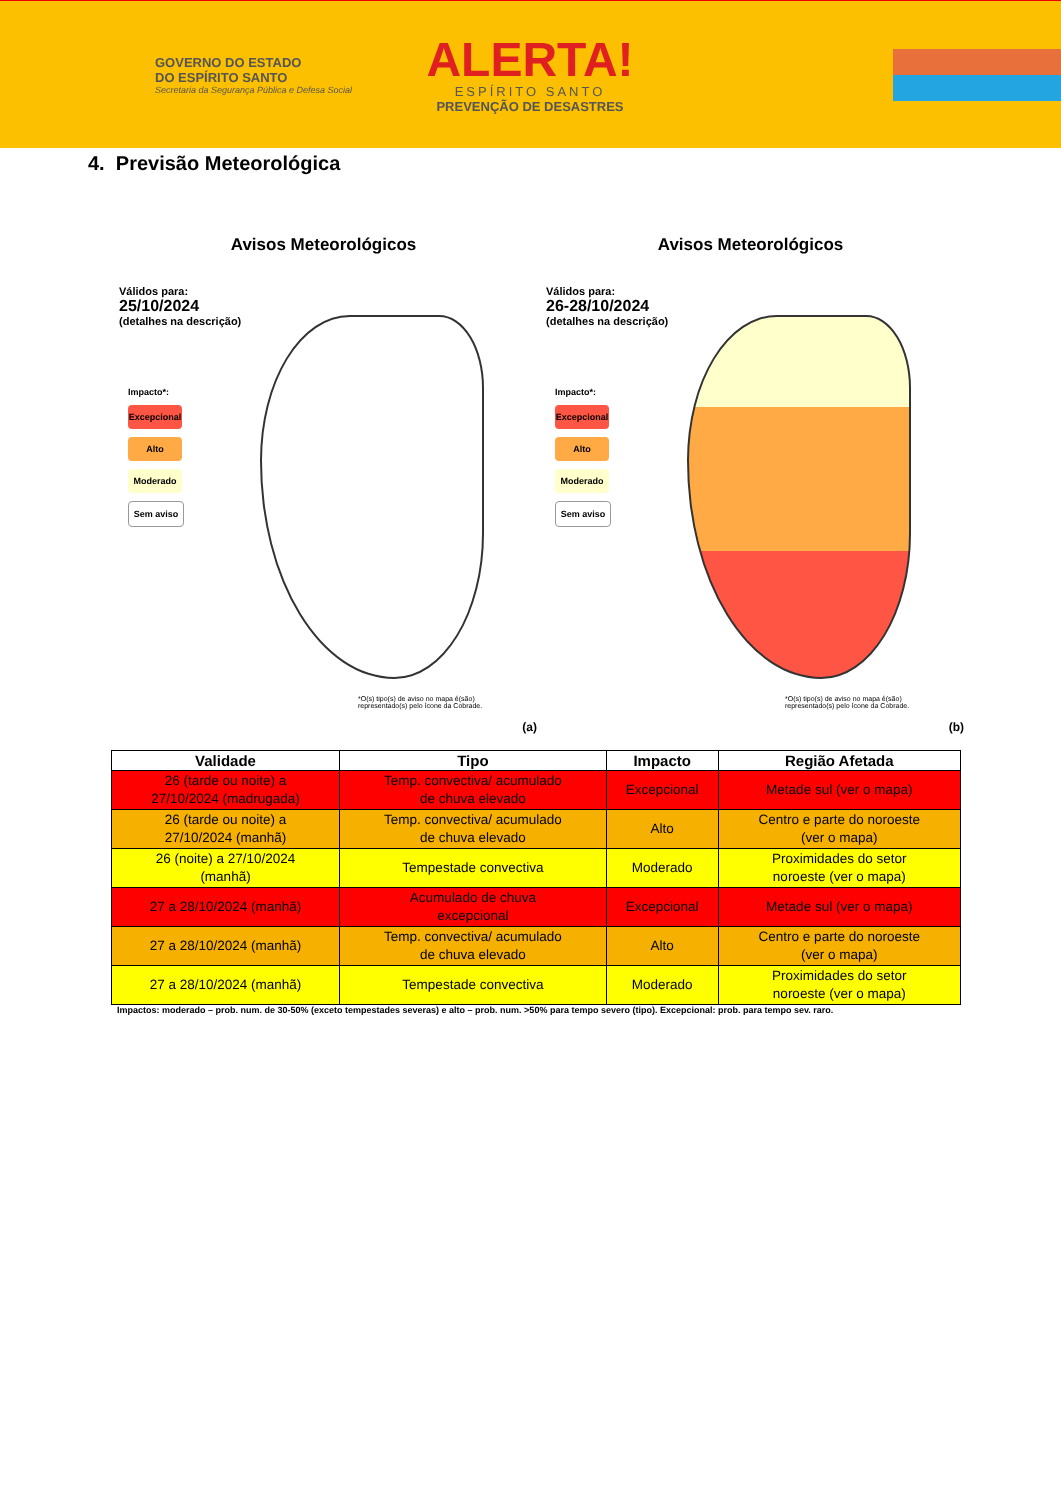GOVERNO DO ESTADO
DO ESPÍRITO SANTO
Secretaria da Segurança Pública e Defesa Social
ALERTA!
ESPÍRITO SANTO
PREVENÇÃO DE DESASTRES
4. Previsão Meteorológica
Avisos Meteorológicos
Válidos para:
25/10/2024
(detalhes na descrição)
Impacto*:
Excepcional
Alto
Moderado
Sem aviso
*O(s) tipo(s) de aviso no mapa é(são) representado(s) pelo ícone da Cobrade.
(a)
Avisos Meteorológicos
Válidos para:
26-28/10/2024
(detalhes na descrição)
Impacto*:
Excepcional
Alto
Moderado
Sem aviso
*O(s) tipo(s) de aviso no mapa é(são) representado(s) pelo ícone da Cobrade.
(b)
| Validade | Tipo | Impacto | Região Afetada |
| --- | --- | --- | --- |
| 26 (tarde ou noite) a 27/10/2024 (madrugada) | Temp. convectiva/ acumulado de chuva elevado | Excepcional | Metade sul (ver o mapa) |
| 26 (tarde ou noite) a 27/10/2024 (manhã) | Temp. convectiva/ acumulado de chuva elevado | Alto | Centro e parte do noroeste (ver o mapa) |
| 26 (noite) a 27/10/2024 (manhã) | Tempestade convectiva | Moderado | Proximidades do setor noroeste (ver o mapa) |
| 27 a 28/10/2024 (manhã) | Acumulado de chuva excepcional | Excepcional | Metade sul (ver o mapa) |
| 27 a 28/10/2024 (manhã) | Temp. convectiva/ acumulado de chuva elevado | Alto | Centro e parte do noroeste (ver o mapa) |
| 27 a 28/10/2024 (manhã) | Tempestade convectiva | Moderado | Proximidades do setor noroeste (ver o mapa) |
Impactos: moderado – prob. num. de 30-50% (exceto tempestades severas) e alto – prob. num. >50% para tempo severo (tipo). Excepcional: prob. para tempo sev. raro.